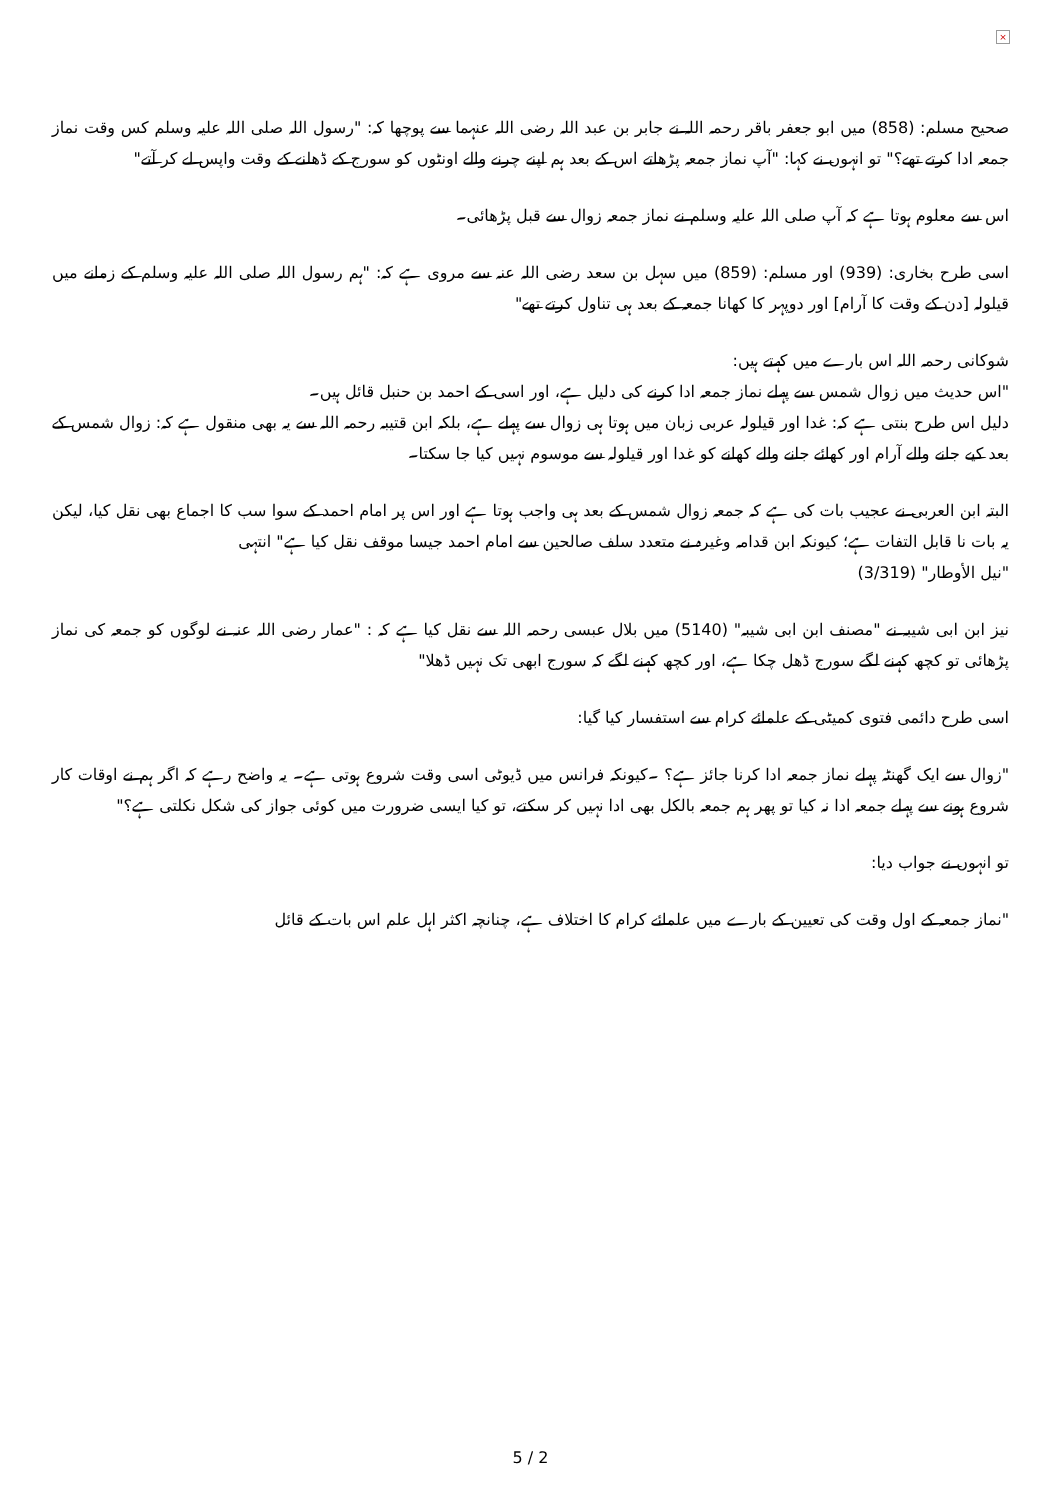×
صحیح مسلم: (858) میں ابو جعفر باقر رحمہ اللہ نے جابر بن عبد اللہ رضی اللہ عنہما سے پوچھا کہ: "رسول اللہ صلی اللہ علیہ وسلم کس وقت نماز جمعہ ادا کرتے تھے؟" تو انہوں نے کہا: "آپ نماز جمعہ پڑھاتے اس کے بعد ہم اپنے چرنے والے اونٹوں کو سورج کے ڈھلنے کے وقت واپس لے کر آتے"
اس سے معلوم ہوتا ہے کہ آپ صلی اللہ علیہ وسلم نے نماز جمعہ زوال سے قبل پڑھائی۔
اسی طرح بخاری: (939) اور مسلم: (859) میں سہل بن سعد رضی اللہ عنہ سے مروی ہے کہ: "ہم رسول اللہ صلی اللہ علیہ وسلم کے زمانے میں قیلولہ [دن کے وقت کا آرام] اور دوپہر کا کھانا جمعہ کے بعد ہی تناول کرتے تھے"
شوکانی رحمہ اللہ اس بارے میں کہتے ہیں:
"اس حدیث میں زوال شمس سے پہلے نماز جمعہ ادا کرنے کی دلیل ہے، اور اسی کے احمد بن حنبل قائل ہیں۔
دلیل اس طرح بنتی ہے کہ: غدا اور قیلولہ عربی زبان میں ہوتا ہی زوال سے پہلے ہے، بلکہ ابن قتیبہ رحمہ اللہ سے یہ بھی منقول ہے کہ: زوال شمس کے بعد کیے جانے والے آرام اور کھائے جانے والے کھانے کو غدا اور قیلولہ سے موسوم نہیں کیا جا سکتا۔
البتہ ابن العربی نے عجیب بات کی ہے کہ جمعہ زوال شمس کے بعد ہی واجب ہوتا ہے اور اس پر امام احمد کے سوا سب کا اجماع بھی نقل کیا، لیکن یہ بات نا قابل التفات ہے؛ کیونکہ ابن قدامہ وغیرہ نے متعدد سلف صالحین سے امام احمد جیسا موقف نقل کیا ہے" انتہی
"نیل الأوطار" (3/319)
نیز ابن ابی شیبہ نے "مصنف ابن ابی شیبہ" (5140) میں بلال عبسی رحمہ اللہ سے نقل کیا ہے کہ : "عمار رضی اللہ عنہ نے لوگوں کو جمعہ کی نماز پڑھائی تو کچھ کہنے لگے سورج ڈھل چکا ہے، اور کچھ کہنے لگے کہ سورج ابھی تک نہیں ڈھلا"
اسی طرح دائمی فتوی کمیٹی کے علمائے کرام سے استفسار کیا گیا:
"زوال سے ایک گھنٹہ پہلے نماز جمعہ ادا کرنا جائز ہے؟ ۔کیونکہ فرانس میں ڈیوٹی اسی وقت شروع ہوتی ہے۔ یہ واضح رہے کہ اگر ہم نے اوقات کار شروع ہونے سے پہلے جمعہ ادا نہ کیا تو پھر ہم جمعہ بالکل بھی ادا نہیں کر سکتے، تو کیا ایسی ضرورت میں کوئی جواز کی شکل نکلتی ہے؟"
تو انہوں نے جواب دیا:
"نماز جمعہ کے اول وقت کی تعیین کے بارے میں علمائے کرام کا اختلاف ہے، چنانچہ اکثر اہل علم اس بات کے قائل
5 / 2